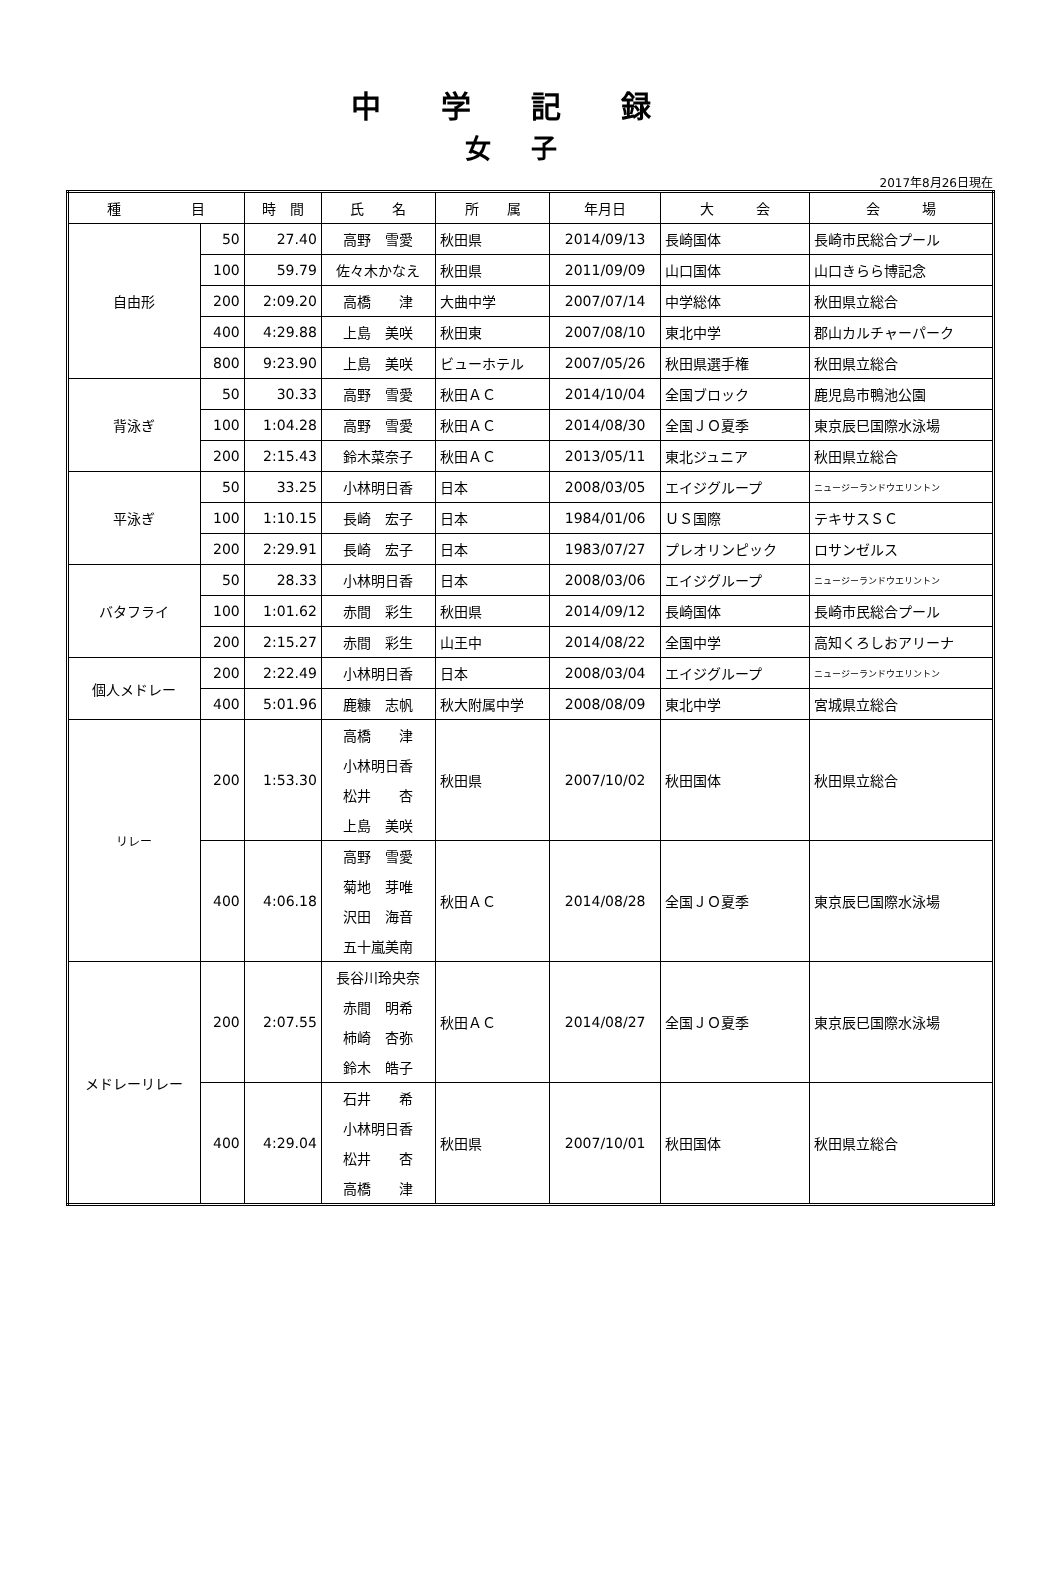中学記録
女子
2017年8月26日現在
| 種 目 | | 時 間 | 氏 名 | 所 属 | 年月日 | 大 会 | 会 場 |
| --- | --- | --- | --- | --- | --- | --- | --- |
| 自由形 | 50 | 27.40 | 高野 雪愛 | 秋田県 | 2014/09/13 | 長崎国体 | 長崎市民総合プール |
| | 100 | 59.79 | 佐々木かなえ | 秋田県 | 2011/09/09 | 山口国体 | 山口きらら博記念 |
| | 200 | 2:09.20 | 高橋 津 | 大曲中学 | 2007/07/14 | 中学総体 | 秋田県立総合 |
| | 400 | 4:29.88 | 上島 美咲 | 秋田東 | 2007/08/10 | 東北中学 | 郡山カルチャーパーク |
| | 800 | 9:23.90 | 上島 美咲 | ビューホテル | 2007/05/26 | 秋田県選手権 | 秋田県立総合 |
| 背泳ぎ | 50 | 30.33 | 高野 雪愛 | 秋田ＡＣ | 2014/10/04 | 全国ブロック | 鹿児島市鴨池公園 |
| | 100 | 1:04.28 | 高野 雪愛 | 秋田ＡＣ | 2014/08/30 | 全国ＪＯ夏季 | 東京辰巳国際水泳場 |
| | 200 | 2:15.43 | 鈴木菜奈子 | 秋田ＡＣ | 2013/05/11 | 東北ジュニア | 秋田県立総合 |
| 平泳ぎ | 50 | 33.25 | 小林明日香 | 日本 | 2008/03/05 | エイジグループ | ニュージーランドウエリントン |
| | 100 | 1:10.15 | 長崎 宏子 | 日本 | 1984/01/06 | ＵＳ国際 | テキサスＳＣ |
| | 200 | 2:29.91 | 長崎 宏子 | 日本 | 1983/07/27 | プレオリンピック | ロサンゼルス |
| バタフライ | 50 | 28.33 | 小林明日香 | 日本 | 2008/03/06 | エイジグループ | ニュージーランドウエリントン |
| | 100 | 1:01.62 | 赤間 彩生 | 秋田県 | 2014/09/12 | 長崎国体 | 長崎市民総合プール |
| | 200 | 2:15.27 | 赤間 彩生 | 山王中 | 2014/08/22 | 全国中学 | 高知くろしおアリーナ |
| 個人メドレー | 200 | 2:22.49 | 小林明日香 | 日本 | 2008/03/04 | エイジグループ | ニュージーランドウエリントン |
| | 400 | 5:01.96 | 鹿糠 志帆 | 秋大附属中学 | 2008/08/09 | 東北中学 | 宮城県立総合 |
| リレー | 200 | 1:53.30 | 高橋 津 | 秋田県 | 2007/10/02 | 秋田国体 | 秋田県立総合 |
| | | | 小林明日香 | | | | |
| | | | 松井 杏 | | | | |
| | | | 上島 美咲 | | | | |
| | 400 | 4:06.18 | 高野 雪愛 | 秋田ＡＣ | 2014/08/28 | 全国ＪＯ夏季 | 東京辰巳国際水泳場 |
| | | | 菊地 芽唯 | | | | |
| | | | 沢田 海音 | | | | |
| | | | 五十嵐美南 | | | | |
| メドレーリレー | 200 | 2:07.55 | 長谷川玲央奈 | 秋田ＡＣ | 2014/08/27 | 全国ＪＯ夏季 | 東京辰巳国際水泳場 |
| | | | 赤間 明希 | | | | |
| | | | 柿崎 杏弥 | | | | |
| | | | 鈴木 皓子 | | | | |
| | 400 | 4:29.04 | 石井 希 | 秋田県 | 2007/10/01 | 秋田国体 | 秋田県立総合 |
| | | | 小林明日香 | | | | |
| | | | 松井 杏 | | | | |
| | | | 高橋 津 | | | | |